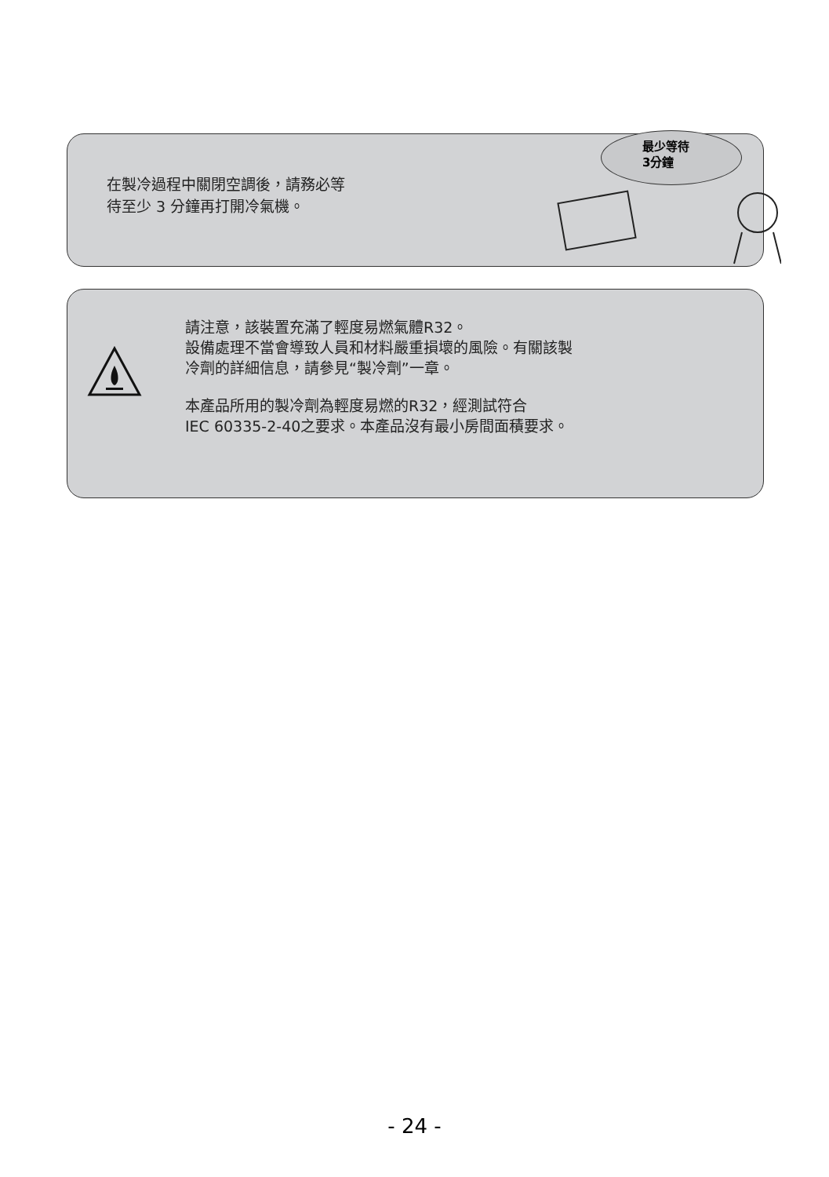在製冷過程中關閉空調後，請務必等
待至少 3 分鐘再打開冷氣機。
最少等待
3分鐘
請注意，該裝置充滿了輕度易燃氣體R32。
設備處理不當會導致人員和材料嚴重損壞的風險。有關該製
冷劑的詳細信息，請參見“製冷劑”一章。
本產品所用的製冷劑為輕度易燃的R32，經測試符合
IEC 60335-2-40之要求。本產品沒有最小房間面積要求。
- 24 -